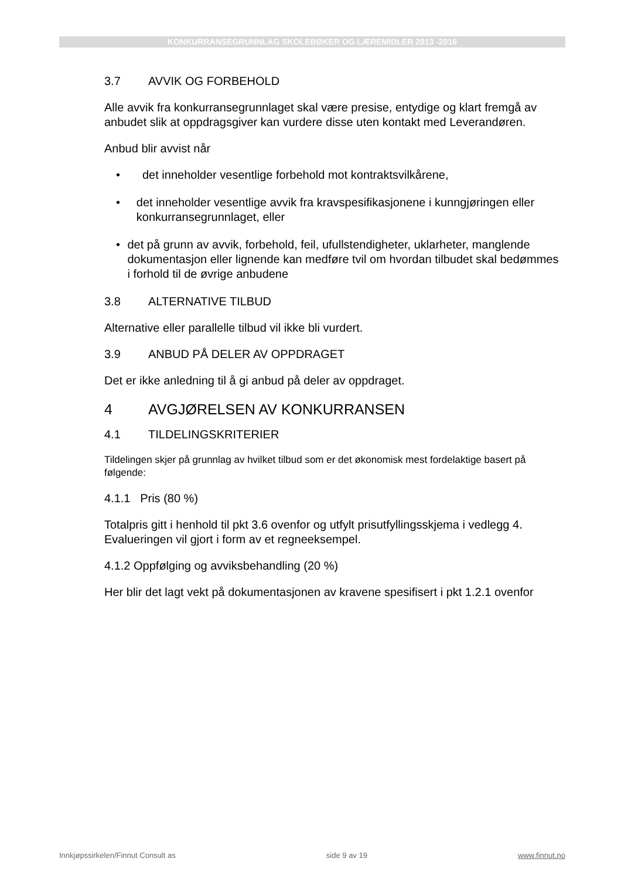KONKURRANSEGRUNNLAG SKOLEBØKER OG LÆREMIDLER 2013 -2016
3.7 AVVIK OG FORBEHOLD
Alle avvik fra konkurransegrunnlaget skal være presise, entydige og klart fremgå av anbudet slik at oppdragsgiver kan vurdere disse uten kontakt med Leverandøren.
Anbud blir avvist når
• det inneholder vesentlige forbehold mot kontraktsvilkårene,
• det inneholder vesentlige avvik fra kravspesifikasjonene i kunngjøringen eller konkurransegrunnlaget, eller
• det på grunn av avvik, forbehold, feil, ufullstendigheter, uklarheter, manglende dokumentasjon eller lignende kan medføre tvil om hvordan tilbudet skal bedømmes i forhold til de øvrige anbudene
3.8 ALTERNATIVE TILBUD
Alternative eller parallelle tilbud vil ikke bli vurdert.
3.9 ANBUD PÅ DELER AV OPPDRAGET
Det er ikke anledning til å gi anbud på deler av oppdraget.
4 AVGJØRELSEN AV KONKURRANSEN
4.1 TILDELINGSKRITERIER
Tildelingen skjer på grunnlag av hvilket tilbud som er det økonomisk mest fordelaktige basert på følgende:
4.1.1 Pris (80 %)
Totalpris gitt i henhold til pkt 3.6 ovenfor og utfylt prisutfyllingsskjema i vedlegg 4. Evalueringen vil gjort i form av et regneeksempel.
4.1.2 Oppfølging og avviksbehandling (20 %)
Her blir det lagt vekt på dokumentasjonen av kravene spesifisert i pkt 1.2.1 ovenfor
Innkjøpssirkelen/Finnut Consult as side 9 av 19 www.finnut.no